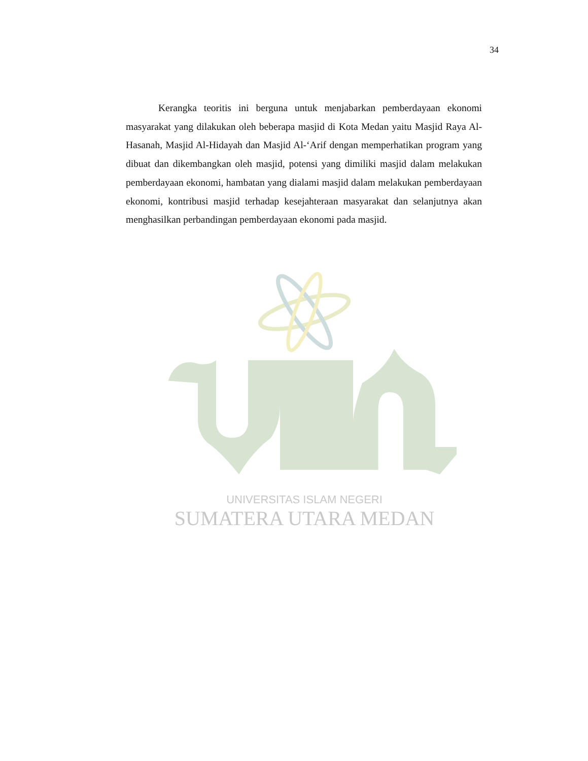34
Kerangka teoritis ini berguna untuk menjabarkan pemberdayaan ekonomi masyarakat yang dilakukan oleh beberapa masjid di Kota Medan yaitu Masjid Raya Al-Hasanah, Masjid Al-Hidayah dan Masjid Al-‘Arif dengan memperhatikan program yang dibuat dan dikembangkan oleh masjid, potensi yang dimiliki masjid dalam melakukan pemberdayaan ekonomi, hambatan yang dialami masjid dalam melakukan pemberdayaan ekonomi, kontribusi masjid terhadap kesejahteraan masyarakat dan selanjutnya akan menghasilkan perbandingan pemberdayaan ekonomi pada masjid.
UNIVERSITAS ISLAM NEGERI
SUMATERA UTARA MEDAN